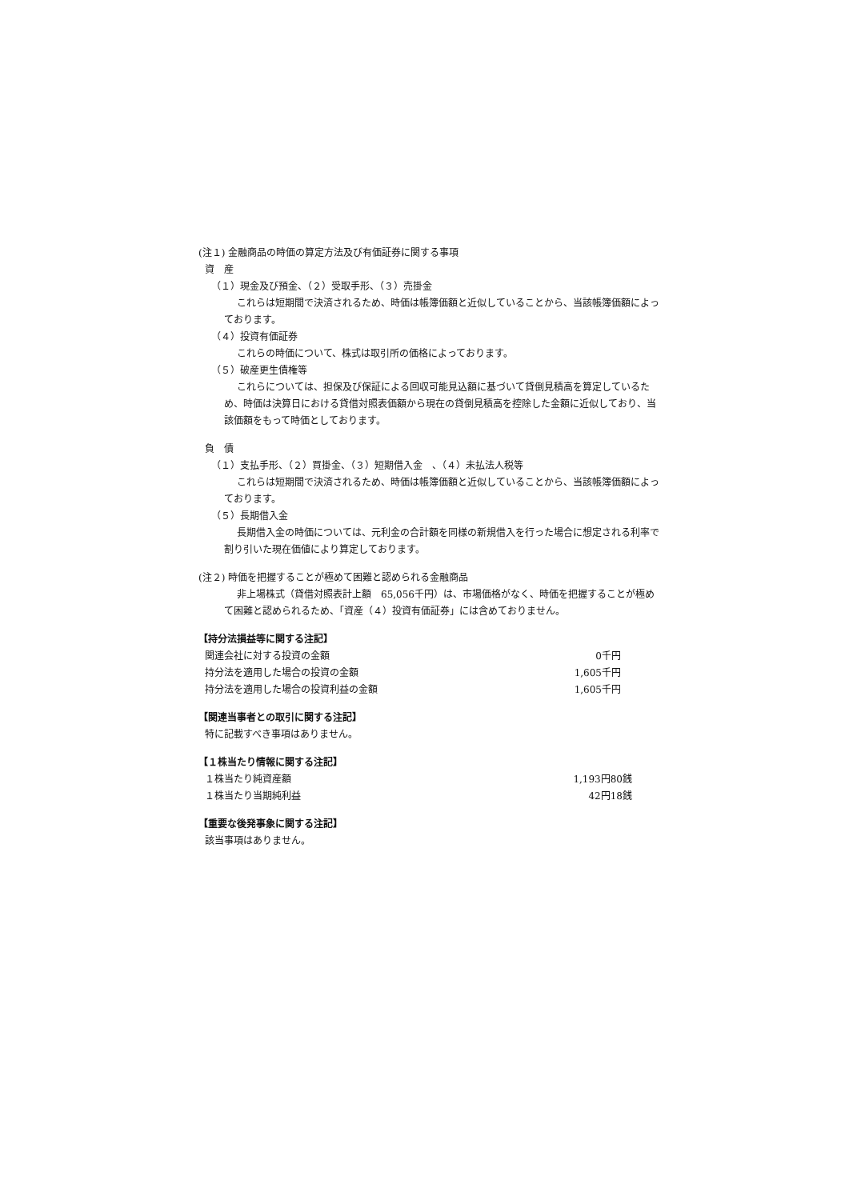(注１) 金融商品の時価の算定方法及び有価証券に関する事項
資　産
（１）現金及び預金、（２）受取手形、（３）売掛金
これらは短期間で決済されるため、時価は帳簿価額と近似していることから、当該帳簿価額によっております。
（４）投資有価証券
これらの時価について、株式は取引所の価格によっております。
（５）破産更生債権等
これらについては、担保及び保証による回収可能見込額に基づいて貸倒見積高を算定しているため、時価は決算日における貸借対照表価額から現在の貸倒見積高を控除した金額に近似しており、当該価額をもって時価としております。
負　債
（１）支払手形、（２）買掛金、（３）短期借入金　、（４）未払法人税等
これらは短期間で決済されるため、時価は帳簿価額と近似していることから、当該帳簿価額によっております。
（５）長期借入金
長期借入金の時価については、元利金の合計額を同様の新規借入を行った場合に想定される利率で割り引いた現在価値により算定しております。
(注２) 時価を把握することが極めて困難と認められる金融商品
非上場株式（貸借対照表計上額　65,056千円）は、市場価格がなく、時価を把握することが極めて困難と認められるため、「資産（４）投資有価証券」には含めておりません。
【持分法損益等に関する注記】
| 関連会社に対する投資の金額 | 0千円 |
| 持分法を適用した場合の投資の金額 | 1,605千円 |
| 持分法を適用した場合の投資利益の金額 | 1,605千円 |
【関連当事者との取引に関する注記】
特に記載すべき事項はありません。
【１株当たり情報に関する注記】
| １株当たり純資産額 | 1,193円80銭 |
| １株当たり当期純利益 | 42円18銭 |
【重要な後発事象に関する注記】
該当事項はありません。